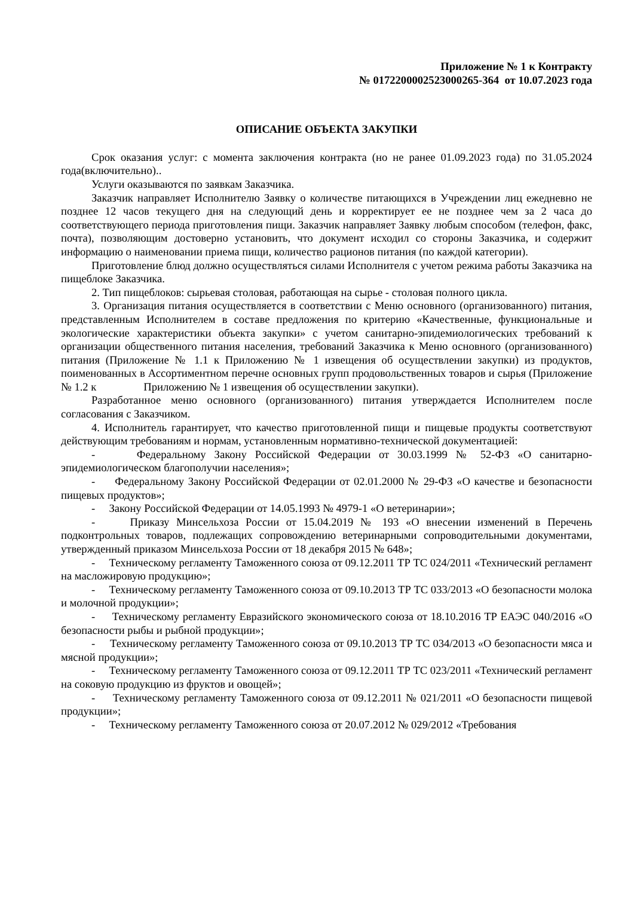Приложение № 1 к Контракту
№ 0172200002523000265-364 от 10.07.2023 года
ОПИСАНИЕ ОБЪЕКТА ЗАКУПКИ
Срок оказания услуг: с момента заключения контракта (но не ранее 01.09.2023 года) по 31.05.2024 года(включительно)..
Услуги оказываются по заявкам Заказчика.
Заказчик направляет Исполнителю Заявку о количестве питающихся в Учреждении лиц ежедневно не позднее 12 часов текущего дня на следующий день и корректирует ее не позднее чем за 2 часа до соответствующего периода приготовления пищи. Заказчик направляет Заявку любым способом (телефон, факс, почта), позволяющим достоверно установить, что документ исходил со стороны Заказчика, и содержит информацию о наименовании приема пищи, количество рационов питания (по каждой категории).
Приготовление блюд должно осуществляться силами Исполнителя с учетом режима работы Заказчика на пищеблоке Заказчика.
2. Тип пищеблоков: сырьевая столовая, работающая на сырье - столовая полного цикла.
3. Организация питания осуществляется в соответствии с Меню основного (организованного) питания, представленным Исполнителем в составе предложения по критерию «Качественные, функциональные и экологические характеристики объекта закупки» с учетом санитарно-эпидемиологических требований к организации общественного питания населения, требований Заказчика к Меню основного (организованного) питания (Приложение № 1.1 к Приложению № 1 извещения об осуществлении закупки) из продуктов, поименованных в Ассортиментном перечне основных групп продовольственных товаров и сырья (Приложение № 1.2 к Приложению № 1 извещения об осуществлении закупки).
Разработанное меню основного (организованного) питания утверждается Исполнителем после согласования с Заказчиком.
4. Исполнитель гарантирует, что качество приготовленной пищи и пищевые продукты соответствуют действующим требованиям и нормам, установленным нормативно-технической документацией:
- Федеральному Закону Российской Федерации от 30.03.1999 № 52-ФЗ «О санитарно-эпидемиологическом благополучии населения»;
- Федеральному Закону Российской Федерации от 02.01.2000 № 29-ФЗ «О качестве и безопасности пищевых продуктов»;
- Закону Российской Федерации от 14.05.1993 № 4979-1 «О ветеринарии»;
- Приказу Минсельхоза России от 15.04.2019 № 193 «О внесении изменений в Перечень подконтрольных товаров, подлежащих сопровождению ветеринарными сопроводительными документами, утвержденный приказом Минсельхоза России от 18 декабря 2015 № 648»;
- Техническому регламенту Таможенного союза от 09.12.2011 ТР ТС 024/2011 «Технический регламент на масложировую продукцию»;
- Техническому регламенту Таможенного союза от 09.10.2013 ТР ТС 033/2013 «О безопасности молока и молочной продукции»;
- Техническому регламенту Евразийского экономического союза от 18.10.2016 ТР ЕАЭС 040/2016 «О безопасности рыбы и рыбной продукции»;
- Техническому регламенту Таможенного союза от 09.10.2013 ТР ТС 034/2013 «О безопасности мяса и мясной продукции»;
- Техническому регламенту Таможенного союза от 09.12.2011 ТР ТС 023/2011 «Технический регламент на соковую продукцию из фруктов и овощей»;
- Техническому регламенту Таможенного союза от 09.12.2011 № 021/2011 «О безопасности пищевой продукции»;
- Техническому регламенту Таможенного союза от 20.07.2012 № 029/2012 «Требования